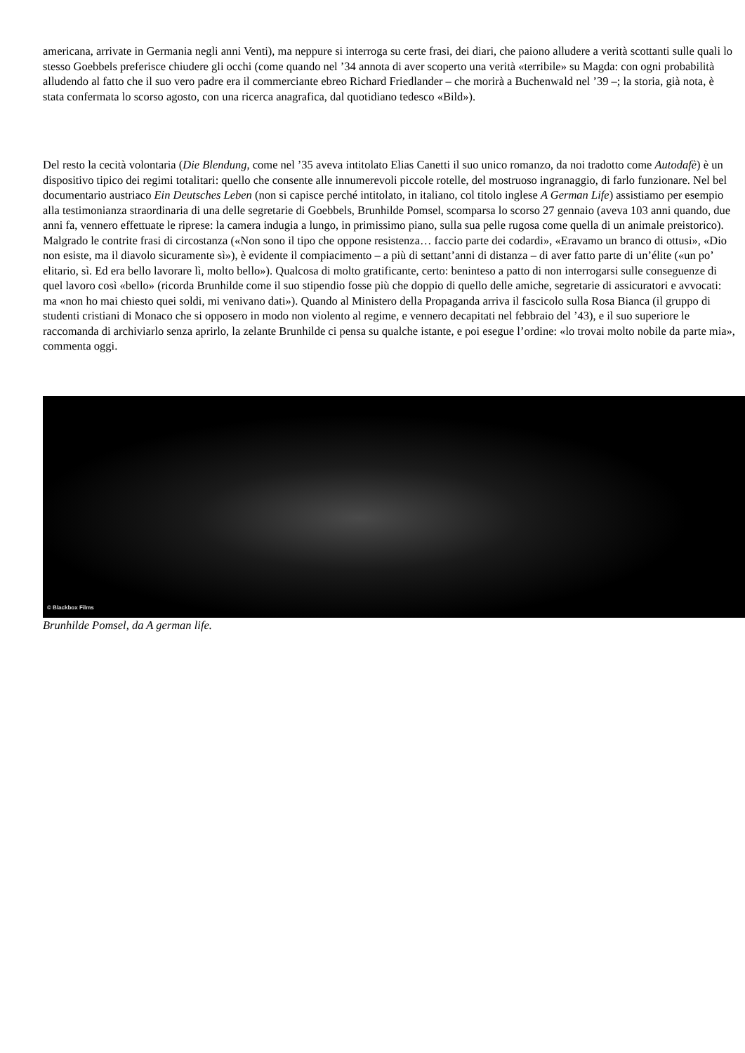americana, arrivate in Germania negli anni Venti), ma neppure si interroga su certe frasi, dei diari, che paiono alludere a verità scottanti sulle quali lo stesso Goebbels preferisce chiudere gli occhi (come quando nel ’34 annota di aver scoperto una verità «terribile» su Magda: con ogni probabilità alludendo al fatto che il suo vero padre era il commerciante ebreo Richard Friedlander – che morirà a Buchenwald nel ’39 –; la storia, già nota, è stata confermata lo scorso agosto, con una ricerca anagrafica, dal quotidiano tedesco «Bild»).
Del resto la cecità volontaria (Die Blendung, come nel ’35 aveva intitolato Elias Canetti il suo unico romanzo, da noi tradotto come Autodafè) è un dispositivo tipico dei regimi totalitari: quello che consente alle innumerevoli piccole rotelle, del mostruoso ingranaggio, di farlo funzionare. Nel bel documentario austriaco Ein Deutsches Leben (non si capisce perché intitolato, in italiano, col titolo inglese A German Life) assistiamo per esempio alla testimonianza straordinaria di una delle segretarie di Goebbels, Brunhilde Pomsel, scomparsa lo scorso 27 gennaio (aveva 103 anni quando, due anni fa, vennero effettuate le riprese: la camera indugia a lungo, in primissimo piano, sulla sua pelle rugosa come quella di un animale preistorico). Malgrado le contrite frasi di circostanza («Non sono il tipo che oppone resistenza… faccio parte dei codardi», «Eravamo un branco di ottusi», «Dio non esiste, ma il diavolo sicuramente sì»), è evidente il compiacimento – a più di settant’anni di distanza – di aver fatto parte di un’élite («un po’ elitario, sì. Ed era bello lavorare lì, molto bello»). Qualcosa di molto gratificante, certo: beninteso a patto di non interrogarsi sulle conseguenze di quel lavoro così «bello» (ricorda Brunhilde come il suo stipendio fosse più che doppio di quello delle amiche, segretarie di assicuratori e avvocati: ma «non ho mai chiesto quei soldi, mi venivano dati»). Quando al Ministero della Propaganda arriva il fascicolo sulla Rosa Bianca (il gruppo di studenti cristiani di Monaco che si opposero in modo non violento al regime, e vennero decapitati nel febbraio del ’43), e il suo superiore le raccomanda di archiviarlo senza aprirlo, la zelante Brunhilde ci pensa su qualche istante, e poi esegue l’ordine: «lo trovai molto nobile da parte mia», commenta oggi.
© Blackbox Films
Brunhilde Pomsel, da A german life.